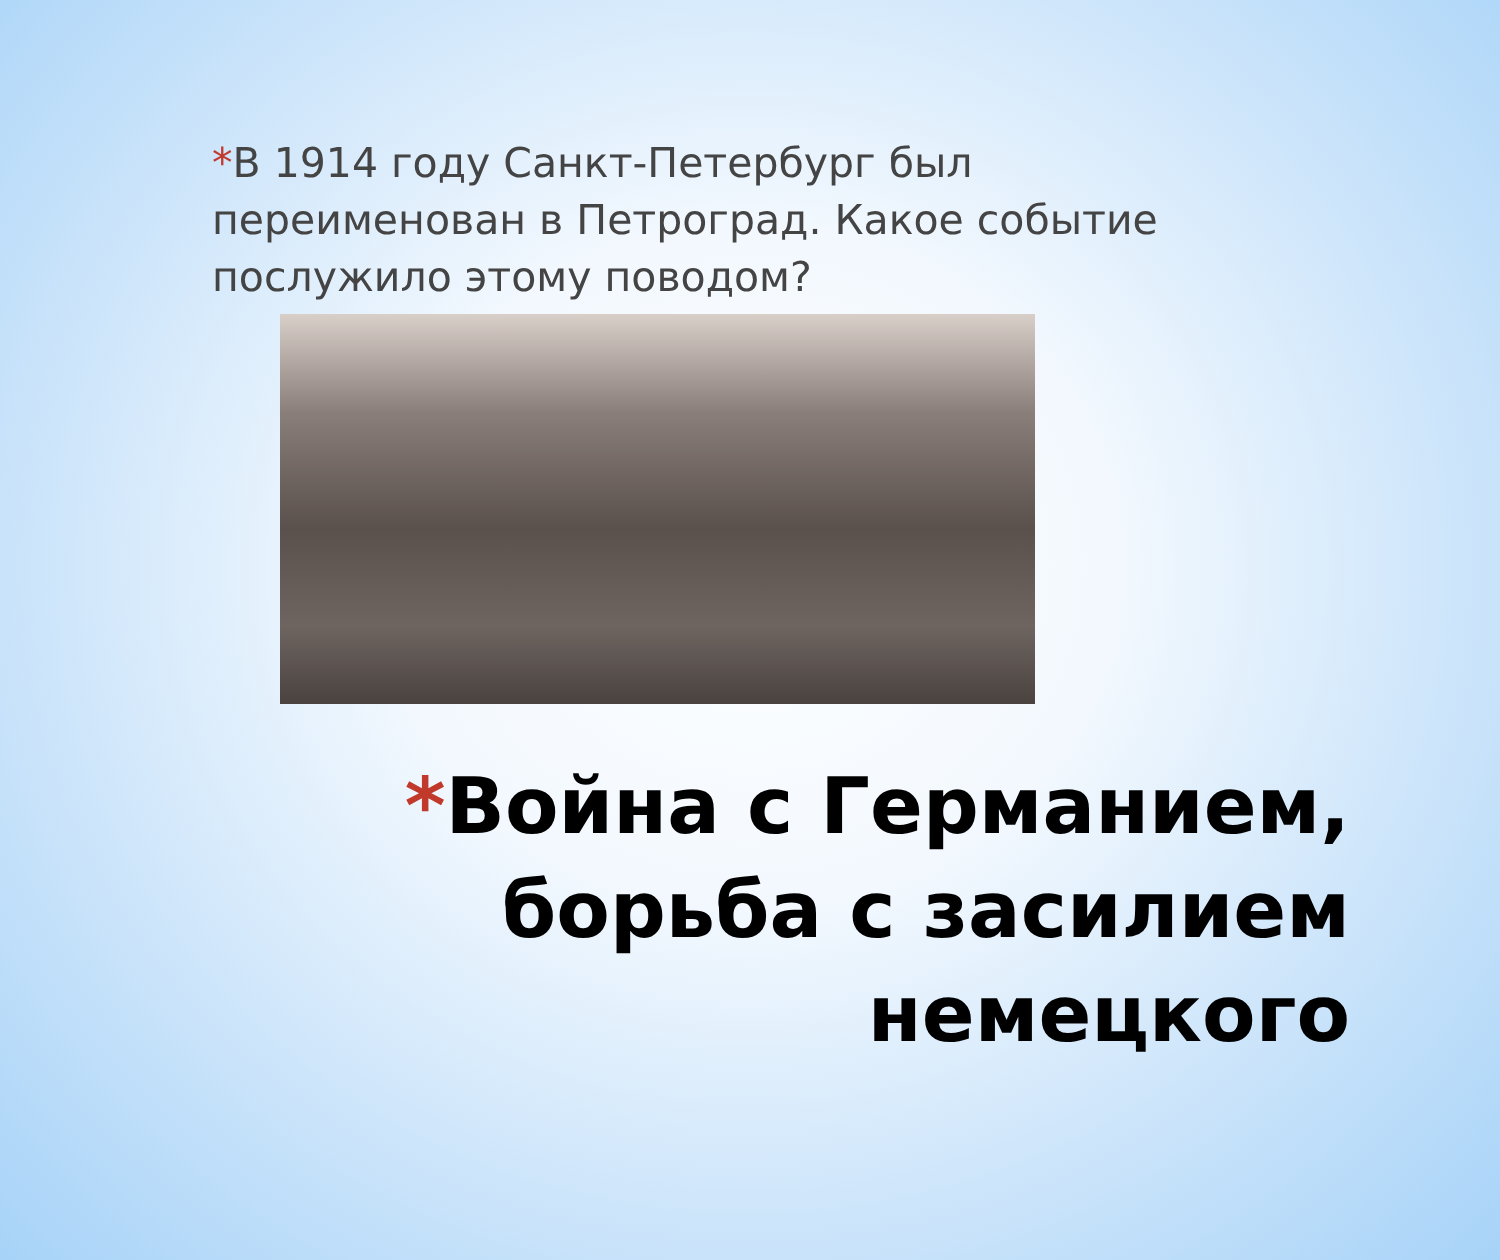*В 1914 году Санкт-Петербург был переименован в Петроград. Какое событие послужило этому поводом?
*Война с Германием,
борьба с засилием
немецкого